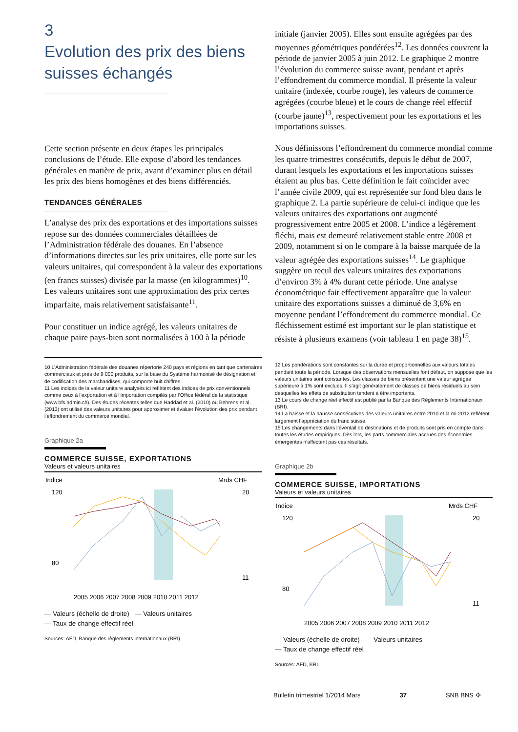3
Evolution des prix des biens
suisses échangés
Cette section présente en deux étapes les principales conclusions de l’étude. Elle expose d’abord les tendances générales en matière de prix, avant d’examiner plus en détail les prix des biens homogènes et des biens différenciés.
TENDANCES GÉNÉRALES
L’analyse des prix des exportations et des importations suisses repose sur des données commerciales détaillées de l’Administration fédérale des douanes. En l’absence d’informations directes sur les prix unitaires, elle porte sur les valeurs unitaires, qui correspondent à la valeur des exportations (en francs suisses) divisée par la masse (en kilogrammes)<sup>10</sup>. Les valeurs unitaires sont une approximation des prix certes imparfaite, mais relativement satisfaisante<sup>11</sup>.
Pour constituer un indice agrégé, les valeurs unitaires de chaque paire pays-bien sont normalisées à 100 à la période
10 L’Administration fédérale des douanes répertorie 240 pays et régions en tant que partenaires commerciaux et près de 9 000 produits, sur la base du Système harmonisé de désignation et de codification des marchandises, qui comporte huit chiffres.
11 Les indices de la valeur unitaire analysés ici reflètent des indices de prix conventionnels comme ceux à l’exportation et à l’importation compilés par l’Office fédéral de la statistique (www.bfs.admin.ch). Des études récentes telles que Haddad et al. (2010) ou Behrens et al. (2013) ont utilisé des valeurs unitaires pour approximer et évaluer l’évolution des prix pendant l’effondrement du commerce mondial.
Graphique 2a
COMMERCE SUISSE, EXPORTATIONS
Valeurs et valeurs unitaires
Indice
Mrds CHF
120
80
20
11
2005 2006 2007 2008 2009 2010 2011 2012
— Valeurs (échelle de droite) — Valeurs unitaires
— Taux de change effectif réel
Sources: AFD, Banque des règlements internationaux (BRI).
initiale (janvier 2005). Elles sont ensuite agrégées par des moyennes géométriques pondérées<sup>12</sup>. Les données couvrent la période de janvier 2005 à juin 2012. Le graphique 2 montre l’évolution du commerce suisse avant, pendant et après l’effondrement du commerce mondial. Il présente la valeur unitaire (indexée, courbe rouge), les valeurs de commerce agrégées (courbe bleue) et le cours de change réel effectif (courbe jaune)<sup>13</sup>, respectivement pour les exportations et les importations suisses.
Nous définissons l’effondrement du commerce mondial comme les quatre trimestres consécutifs, depuis le début de 2007, durant lesquels les exportations et les importations suisses étaient au plus bas. Cette définition le fait coïncider avec l’année civile 2009, qui est représentée sur fond bleu dans le graphique 2. La partie supérieure de celui-ci indique que les valeurs unitaires des exportations ont augmenté progressivement entre 2005 et 2008. L’indice a légèrement fléchi, mais est demeuré relativement stable entre 2008 et 2009, notamment si on le compare à la baisse marquée de la valeur agrégée des exportations suisses<sup>14</sup>. Le graphique suggère un recul des valeurs unitaires des exportations d’environ 3% à 4% durant cette période. Une analyse économétrique fait effectivement apparaître que la valeur unitaire des exportations suisses a diminué de 3,6% en moyenne pendant l’effondrement du commerce mondial. Ce fléchissement estimé est important sur le plan statistique et résiste à plusieurs examens (voir tableau 1 en page 38)<sup>15</sup>.
12 Les pondérations sont constantes sur la durée et proportionnelles aux valeurs totales pendant toute la période. Lorsque des observations mensuelles font défaut, on suppose que les valeurs unitaires sont constantes. Les classes de biens présentant une valeur agrégée supérieure à 1% sont exclues. Il s’agit généralement de classes de biens résiduels au sein desquelles les effets de substitution tendent à être importants.
13 Le cours de change réel effectif est publié par la Banque des Règlements Internationaux (BRI).
14 La baisse et la hausse consécutives des valeurs unitaires entre 2010 et la mi-2012 reflètent largement l’appréciation du franc suisse.
15 Les changements dans l’éventail de destinations et de produits sont pris en compte dans toutes les études empiriques. Dès lors, les parts commerciales accrues des économies émergentes n’affectent pas ces résultats.
Graphique 2b
COMMERCE SUISSE, IMPORTATIONS
Valeurs et valeurs unitaires
Indice
Mrds CHF
120
80
20
11
2005 2006 2007 2008 2009 2010 2011 2012
— Valeurs (échelle de droite) — Valeurs unitaires
— Taux de change effectif réel
Sources: AFD, BRI.
Bulletin trimestriel 1/2014 Mars 37 SNB BNS ✣